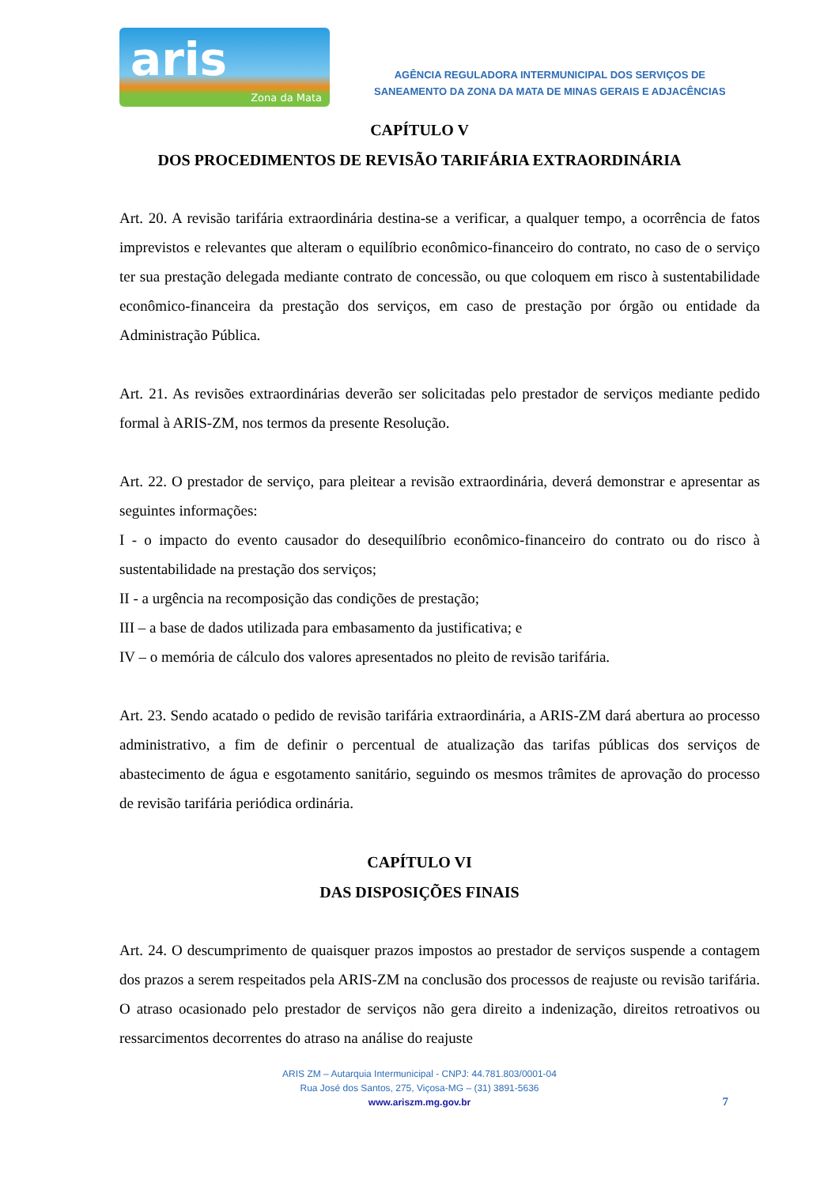aris
Zona da Mata
AGÊNCIA REGULADORA INTERMUNICIPAL DOS SERVIÇOS DE
SANEAMENTO DA ZONA DA MATA DE MINAS GERAIS E ADJACÊNCIAS
CAPÍTULO V
DOS PROCEDIMENTOS DE REVISÃO TARIFÁRIA EXTRAORDINÁRIA
Art. 20. A revisão tarifária extraordinária destina-se a verificar, a qualquer tempo, a ocorrência de fatos imprevistos e relevantes que alteram o equilíbrio econômico-financeiro do contrato, no caso de o serviço ter sua prestação delegada mediante contrato de concessão, ou que coloquem em risco à sustentabilidade econômico-financeira da prestação dos serviços, em caso de prestação por órgão ou entidade da Administração Pública.
Art. 21. As revisões extraordinárias deverão ser solicitadas pelo prestador de serviços mediante pedido formal à ARIS-ZM, nos termos da presente Resolução.
Art. 22. O prestador de serviço, para pleitear a revisão extraordinária, deverá demonstrar e apresentar as seguintes informações:
I - o impacto do evento causador do desequilíbrio econômico-financeiro do contrato ou do risco à sustentabilidade na prestação dos serviços;
II - a urgência na recomposição das condições de prestação;
III – a base de dados utilizada para embasamento da justificativa; e
IV – o memória de cálculo dos valores apresentados no pleito de revisão tarifária.
Art. 23. Sendo acatado o pedido de revisão tarifária extraordinária, a ARIS-ZM dará abertura ao processo administrativo, a fim de definir o percentual de atualização das tarifas públicas dos serviços de abastecimento de água e esgotamento sanitário, seguindo os mesmos trâmites de aprovação do processo de revisão tarifária periódica ordinária.
CAPÍTULO VI
DAS DISPOSIÇÕES FINAIS
Art. 24. O descumprimento de quaisquer prazos impostos ao prestador de serviços suspende a contagem dos prazos a serem respeitados pela ARIS-ZM na conclusão dos processos de reajuste ou revisão tarifária. O atraso ocasionado pelo prestador de serviços não gera direito a indenização, direitos retroativos ou ressarcimentos decorrentes do atraso na análise do reajuste
ARIS ZM – Autarquia Intermunicipal - CNPJ: 44.781.803/0001-04
Rua José dos Santos, 275, Viçosa-MG – (31) 3891-5636
www.ariszm.mg.gov.br
7